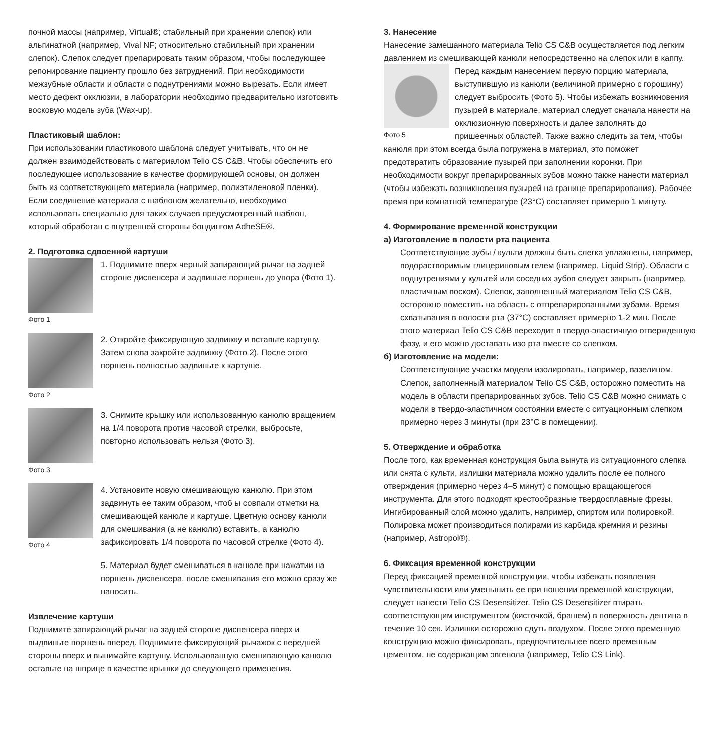почной массы (например, Virtual®; стабильный при хранении слепок) или альгинатной (например, Vival NF; относительно стабильный при хранении слепок). Слепок следует препарировать таким образом, чтобы последующее репонирование пациенту прошло без затруднений. При необходимости межзубные области и области с поднутрениями можно вырезать. Если имеет место дефект окклюзии, в лаборатории необходимо предварительно изготовить восковую модель зуба (Wax-up).
Пластиковый шаблон:
При использовании пластикового шаблона следует учитывать, что он не должен взаимодействовать с материалом Telio CS C&B. Чтобы обеспечить его последующее использование в качестве формирующей основы, он должен быть из соответствующего материала (например, полиэтиленовой пленки). Если соединение материала с шаблоном желательно, необходимо использовать специально для таких случаев предусмотренный шаблон, который обработан с внутренней стороны бондингом AdheSE®.
2. Подготовка сдвоенной картуши
Фото 1
1. Поднимите вверх черный запирающий рычаг на задней стороне диспенсера и задвиньте поршень до упора (Фото 1).
Фото 2
2. Откройте фиксирующую задвижку и вставьте картушу. Затем снова закройте задвижку (Фото 2). После этого поршень полностью задвиньте к картуше.
Фото 3
3. Снимите крышку или использованную канюлю вращением на 1/4 поворота против часовой стрелки, выбросьте, повторно использовать нельзя (Фото 3).
Фото 4
4. Установите новую смешивающую канюлю. При этом задвинуть ее таким образом, чтоб ы совпали отметки на смешивающей канюле и картуше. Цветную основу канюли для смешивания (а не канюлю) вставить, а канюлю зафиксировать 1/4 поворота по часовой стрелке (Фото 4).
5. Материал будет смешиваться в канюле при нажатии на поршень диспенсера, после смешивания его можно сразу же наносить.
Извлечение картуши
Поднимите запирающий рычаг на задней стороне диспенсера вверх и выдвиньте поршень вперед. Поднимите фиксирующий рычажок с передней стороны вверх и вынимайте картушу. Использованную смешивающую канюлю оставьте на шприце в качестве крышки до следующего применения.
3. Нанесение
Нанесение замешанного материала Telio CS C&B осуществляется под легким давлением из смешивающей канюли непосредственно на слепок или в каппу.
Фото 5
Перед каждым нанесением первую порцию материала, выступившую из канюли (величиной примерно с горошину) следует выбросить (Фото 5). Чтобы избежать возникновения пузырей в материале, материал следует сначала нанести на окклюзионную поверхность и далее заполнять до пришеечных областей. Также важно следить за тем, чтобы канюля при этом всегда была погружена в материал, это поможет предотвратить образование пузырей при заполнении коронки. При необходимости вокруг препарированных зубов можно также нанести материал (чтобы избежать возникновения пузырей на границе препарирования). Рабочее время при комнатной температуре (23°C) составляет примерно 1 минуту.
4. Формирование временной конструкции
а) Изготовление в полости рта пациента
Соответствующие зубы / культи должны быть слегка увлажнены, например, водорастворимым глицериновым гелем (например, Liquid Strip). Области с поднутрениями у культей или соседних зубов следует закрыть (например, пластичным воском). Слепок, заполненный материалом Telio CS C&B, осторожно поместить на область с отпрепарированными зубами. Время схватывания в полости рта (37°C) составляет примерно 1-2 мин. После этого материал Telio CS C&B переходит в твердо-эластичную отвержденную фазу, и его можно доставать изо рта вместе со слепком.
б) Изготовление на модели:
Соответствующие участки модели изолировать, например, вазелином. Слепок, заполненный материалом Telio CS C&B, осторожно поместить на модель в области препарированных зубов. Telio CS C&B можно снимать с модели в твердо-эластичном состоянии вместе с ситуационным слепком примерно через 3 минуты (при 23°C в помещении).
5. Отверждение и обработка
После того, как временная конструкция была вынута из ситуационного слепка или снята с культи, излишки материала можно удалить после ее полного отверждения (примерно через 4–5 минут) с помощью вращающегося инструмента. Для этого подходят крестообразные твердосплавные фрезы. Ингибированный слой можно удалить, например, спиртом или полировкой. Полировка может производиться полирами из карбида кремния и резины (например, Astropol®).
6. Фиксация временной конструкции
Перед фиксацией временной конструкции, чтобы избежать появления чувствительности или уменьшить ее при ношении временной конструкции, следует нанести Telio CS Desensitizer. Telio CS Desensitizer втирать соответствующим инструментом (кисточкой, брашем) в поверхность дентина в течение 10 сек. Излишки осторожно сдуть воздухом. После этого временную конструкцию можно фиксировать, предпочтительнее всего временным цементом, не содержащим эвгенола (например, Telio CS Link).